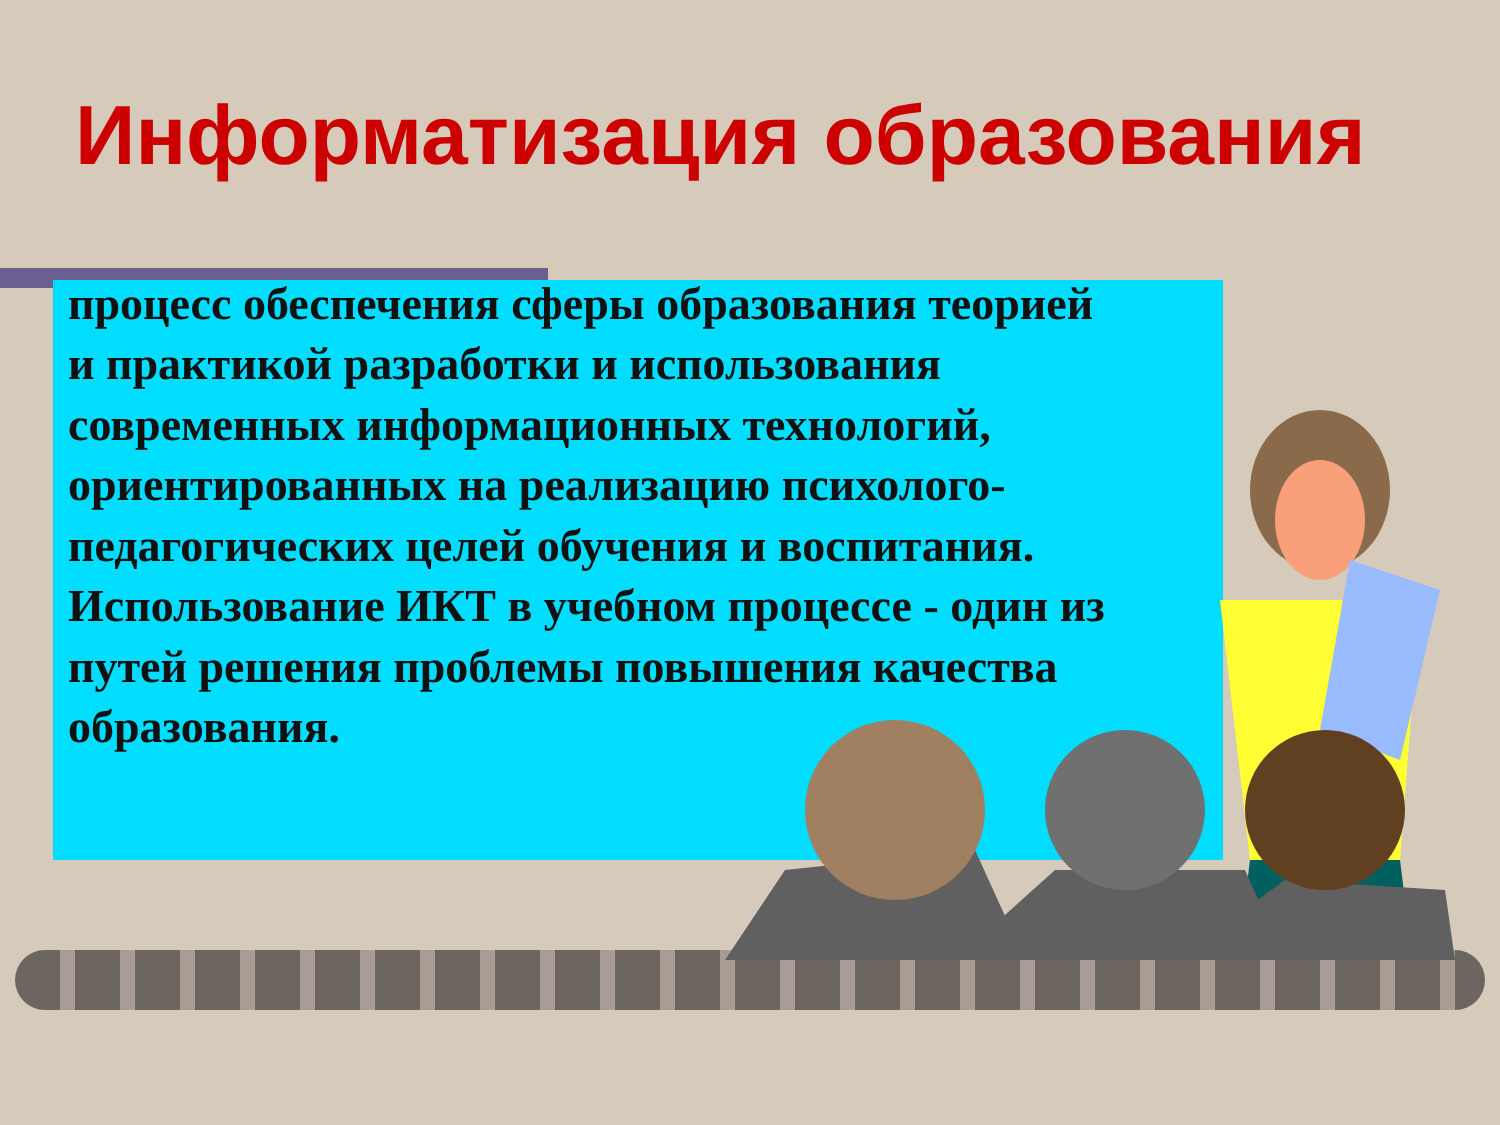Информатизация образования
процесс обеспечения сферы образования теорией и практикой разработки и использования современных информационных технологий, ориентированных на реализацию психолого-педагогических целей обучения и воспитания. Использование ИКТ в учебном процессе - один из путей решения проблемы повышения качества образования.